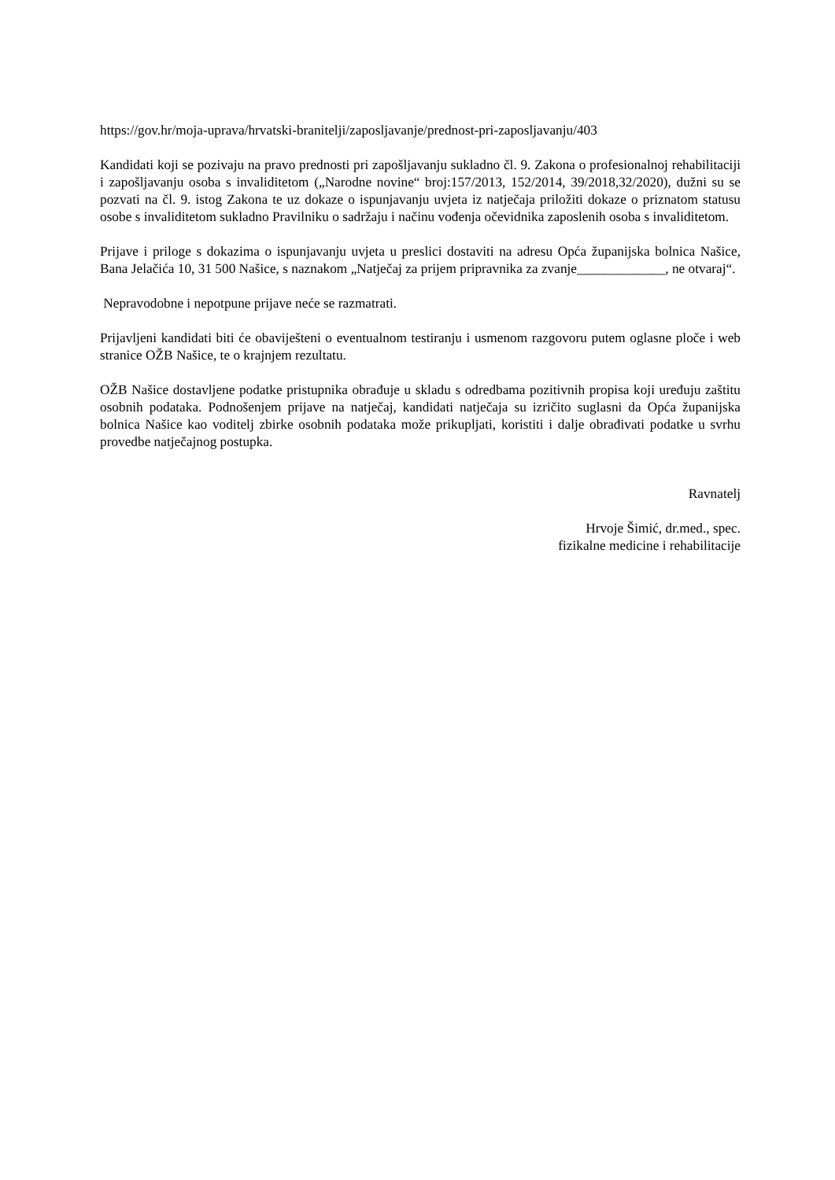https://gov.hr/moja-uprava/hrvatski-branitelji/zaposljavanje/prednost-pri-zaposljavanju/403
Kandidati koji se pozivaju na pravo prednosti pri zapošljavanju sukladno čl. 9. Zakona o profesionalnoj rehabilitaciji i zapošljavanju osoba s invaliditetom („Narodne novine“ broj:157/2013, 152/2014, 39/2018,32/2020), dužni su se pozvati na čl. 9. istog Zakona te uz dokaze o ispunjavanju uvjeta iz natječaja priložiti dokaze o priznatom statusu osobe s invaliditetom sukladno Pravilniku o sadržaju i načinu vođenja očevidnika zaposlenih osoba s invaliditetom.
Prijave i priloge s dokazima o ispunjavanju uvjeta u preslici dostaviti na adresu Opća županijska bolnica Našice, Bana Jelačića 10, 31 500 Našice, s naznakom „Natječaj za prijem pripravnika za zvanje_____________, ne otvaraj“.
Nepravodobne i nepotpune prijave neće se razmatrati.
Prijavljeni kandidati biti će obaviješteni o eventualnom testiranju i usmenom razgovoru putem oglasne ploče i web stranice OŽB Našice, te o krajnjem rezultatu.
OŽB Našice dostavljene podatke pristupnika obrađuje u skladu s odredbama pozitivnih propisa koji uređuju zaštitu osobnih podataka. Podnošenjem prijave na natječaj, kandidati natječaja su izričito suglasni da Opća županijska bolnica Našice kao voditelj zbirke osobnih podataka može prikupljati, koristiti i dalje obrađivati podatke u svrhu provedbe natječajnog postupka.
Ravnatelj
Hrvoje Šimić, dr.med., spec.
fizikalne medicine i rehabilitacije